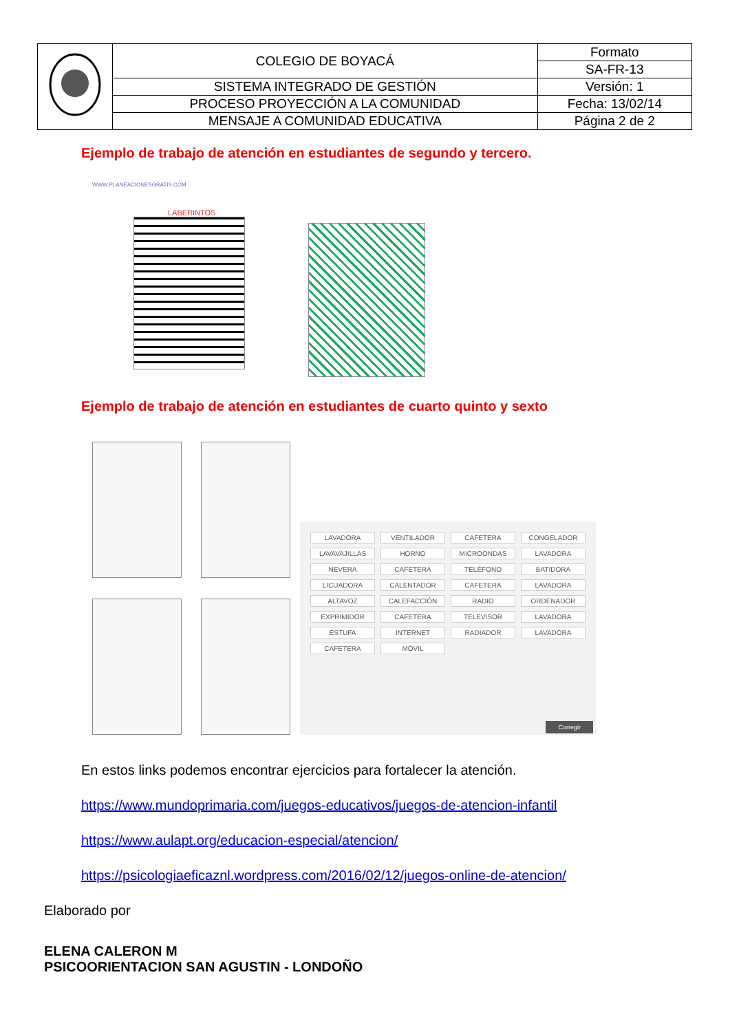| | COLEGIO DE BOYACÁ | Formato |
| | | SA-FR-13 |
| | SISTEMA INTEGRADO DE GESTIÓN | Versión: 1 |
| | PROCESO PROYECCIÓN A LA COMUNIDAD | Fecha: 13/02/14 |
| | MENSAJE A COMUNIDAD EDUCATIVA | Página 2 de 2 |
Ejemplo de trabajo de atención en estudiantes de segundo y tercero.
WWW.PLANEACIONESGRATIS.COM
LABERINTOS
Ejemplo de trabajo de atención en estudiantes de cuarto quinto y sexto
LAVADORA VENTILADOR CAFETERA CONGELADOR LAVAVAJILLAS HORNO MICROONDAS LAVADORA NEVERA CAFETERA TELÉFONO BATIDORA LICUADORA CALENTADOR CAFETERA LAVADORA ALTAVOZ CALEFACCIÓN RADIO ORDENADOR EXPRIMIDOR CAFETERA TELEVISOR LAVADORA ESTUFA INTERNET RADIADOR LAVADORA CAFETERA MÓVIL
Corregir
En estos links podemos encontrar ejercicios para fortalecer la atención.
https://www.mundoprimaria.com/juegos-educativos/juegos-de-atencion-infantil
https://www.aulapt.org/educacion-especial/atencion/
https://psicologiaeficaznl.wordpress.com/2016/02/12/juegos-online-de-atencion/
Elaborado por
ELENA CALERON M
PSICOORIENTACION SAN AGUSTIN - LONDOÑO